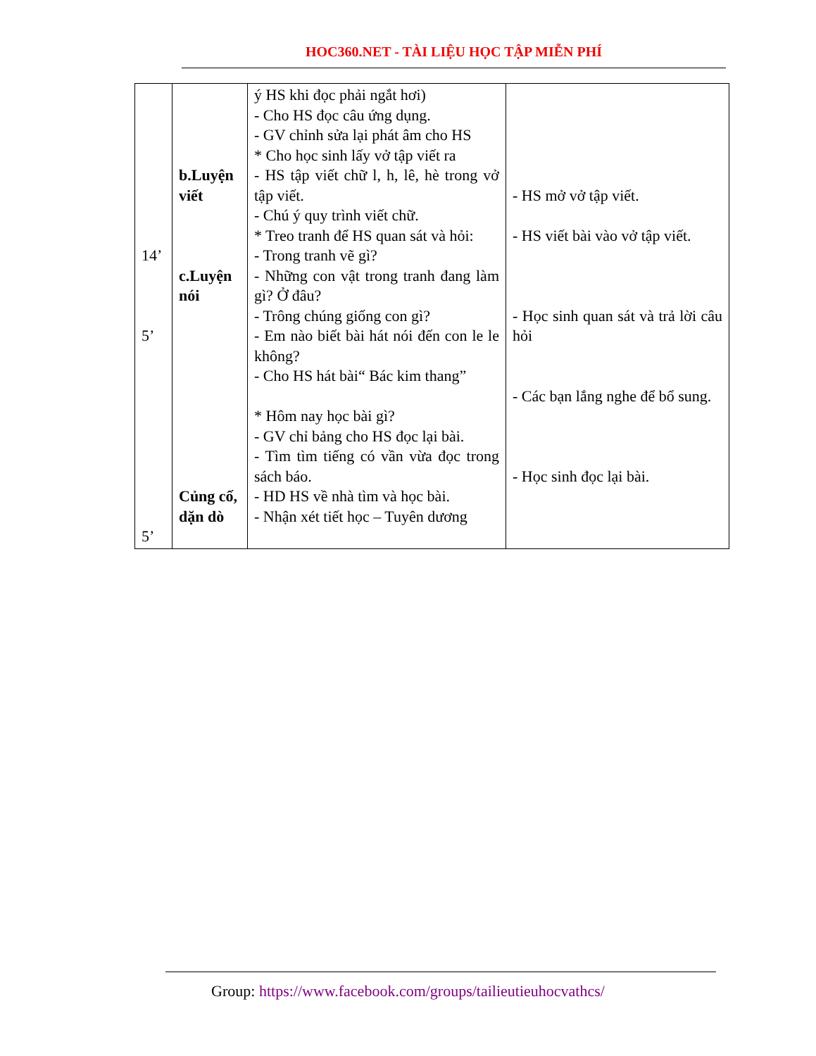HOC360.NET - TÀI LIỆU HỌC TẬP MIỄN PHÍ
| 14’ 5’ 5’ | b.Luyện viết c.Luyện nói Củng cố, dặn dò | ý HS khi đọc phải ngắt hơi) - Cho HS đọc câu ứng dụng. - GV chỉnh sửa lại phát âm cho HS * Cho học sinh lấy vở tập viết ra - HS tập viết chữ l, h, lê, hè trong vở tập viết. - Chú ý quy trình viết chữ. * Treo tranh để HS quan sát và hỏi: - Trong tranh vẽ gì? - Những con vật trong tranh đang làm gì? Ở đâu? - Trông chúng giống con gì? - Em nào biết bài hát nói đến con le le không? - Cho HS hát bài“ Bác kim thang” * Hôm nay học bài gì? - GV chỉ bảng cho HS đọc lại bài. - Tìm tìm tiếng có vần vừa đọc trong sách báo. - HD HS về nhà tìm và học bài. - Nhận xét tiết học – Tuyên dương | - HS mở vở tập viết. - HS viết bài vào vở tập viết. - Học sinh quan sát và trả lời câu hỏi - Các bạn lắng nghe để bổ sung. - Học sinh đọc lại bài. |
Group: https://www.facebook.com/groups/tailieutieuhocvathcs/